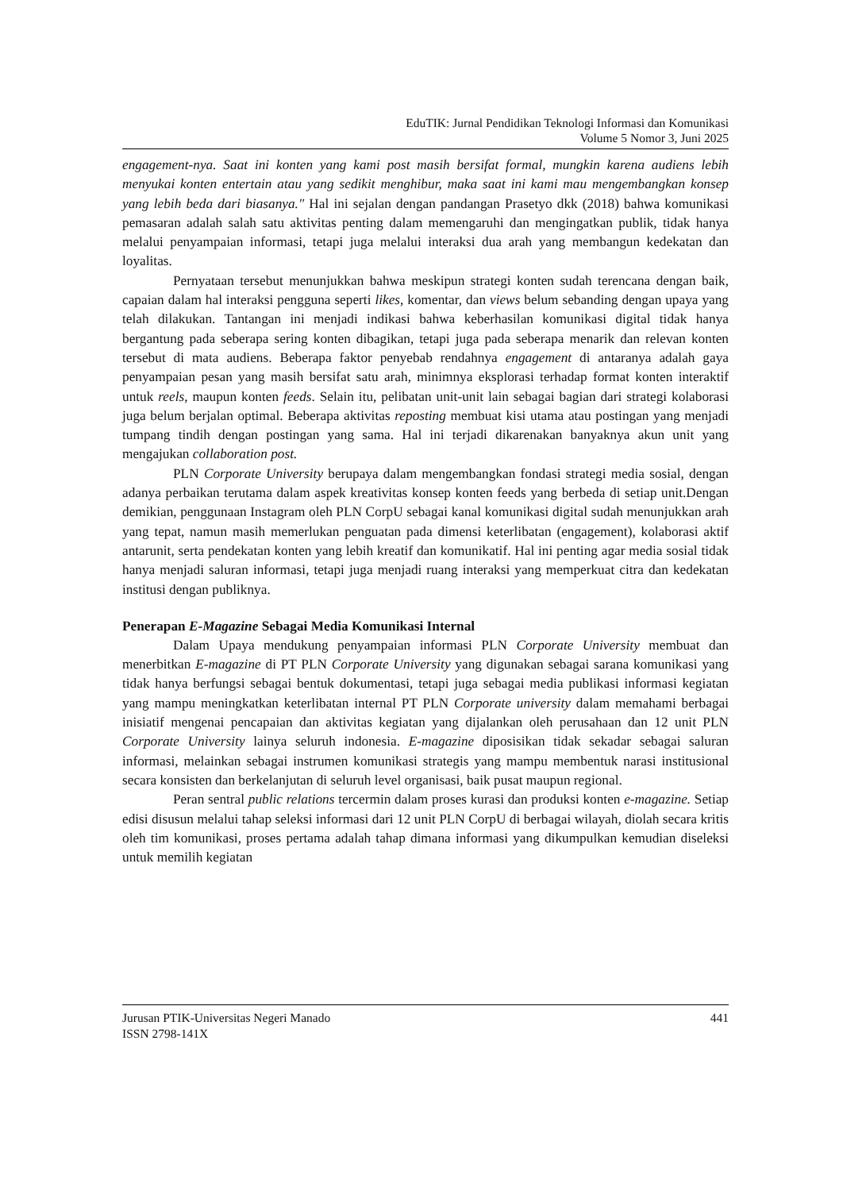EduTIK: Jurnal Pendidikan Teknologi Informasi dan Komunikasi
Volume 5 Nomor 3, Juni 2025
engagement-nya. Saat ini konten yang kami post masih bersifat formal, mungkin karena audiens lebih menyukai konten entertain atau yang sedikit menghibur, maka saat ini kami mau mengembangkan konsep yang lebih beda dari biasanya." Hal ini sejalan dengan pandangan Prasetyo dkk (2018) bahwa komunikasi pemasaran adalah salah satu aktivitas penting dalam memengaruhi dan mengingatkan publik, tidak hanya melalui penyampaian informasi, tetapi juga melalui interaksi dua arah yang membangun kedekatan dan loyalitas.
Pernyataan tersebut menunjukkan bahwa meskipun strategi konten sudah terencana dengan baik, capaian dalam hal interaksi pengguna seperti likes, komentar, dan views belum sebanding dengan upaya yang telah dilakukan. Tantangan ini menjadi indikasi bahwa keberhasilan komunikasi digital tidak hanya bergantung pada seberapa sering konten dibagikan, tetapi juga pada seberapa menarik dan relevan konten tersebut di mata audiens. Beberapa faktor penyebab rendahnya engagement di antaranya adalah gaya penyampaian pesan yang masih bersifat satu arah, minimnya eksplorasi terhadap format konten interaktif untuk reels, maupun konten feeds. Selain itu, pelibatan unit-unit lain sebagai bagian dari strategi kolaborasi juga belum berjalan optimal. Beberapa aktivitas reposting membuat kisi utama atau postingan yang menjadi tumpang tindih dengan postingan yang sama. Hal ini terjadi dikarenakan banyaknya akun unit yang mengajukan collaboration post.
PLN Corporate University berupaya dalam mengembangkan fondasi strategi media sosial, dengan adanya perbaikan terutama dalam aspek kreativitas konsep konten feeds yang berbeda di setiap unit.Dengan demikian, penggunaan Instagram oleh PLN CorpU sebagai kanal komunikasi digital sudah menunjukkan arah yang tepat, namun masih memerlukan penguatan pada dimensi keterlibatan (engagement), kolaborasi aktif antarunit, serta pendekatan konten yang lebih kreatif dan komunikatif. Hal ini penting agar media sosial tidak hanya menjadi saluran informasi, tetapi juga menjadi ruang interaksi yang memperkuat citra dan kedekatan institusi dengan publiknya.
Penerapan E-Magazine Sebagai Media Komunikasi Internal
Dalam Upaya mendukung penyampaian informasi PLN Corporate University membuat dan menerbitkan E-magazine di PT PLN Corporate University yang digunakan sebagai sarana komunikasi yang tidak hanya berfungsi sebagai bentuk dokumentasi, tetapi juga sebagai media publikasi informasi kegiatan yang mampu meningkatkan keterlibatan internal PT PLN Corporate university dalam memahami berbagai inisiatif mengenai pencapaian dan aktivitas kegiatan yang dijalankan oleh perusahaan dan 12 unit PLN Corporate University lainya seluruh indonesia. E-magazine diposisikan tidak sekadar sebagai saluran informasi, melainkan sebagai instrumen komunikasi strategis yang mampu membentuk narasi institusional secara konsisten dan berkelanjutan di seluruh level organisasi, baik pusat maupun regional.
Peran sentral public relations tercermin dalam proses kurasi dan produksi konten e-magazine. Setiap edisi disusun melalui tahap seleksi informasi dari 12 unit PLN CorpU di berbagai wilayah, diolah secara kritis oleh tim komunikasi, proses pertama adalah tahap dimana informasi yang dikumpulkan kemudian diseleksi untuk memilih kegiatan
441 Jurusan PTIK-Universitas Negeri Manado
ISSN 2798-141X